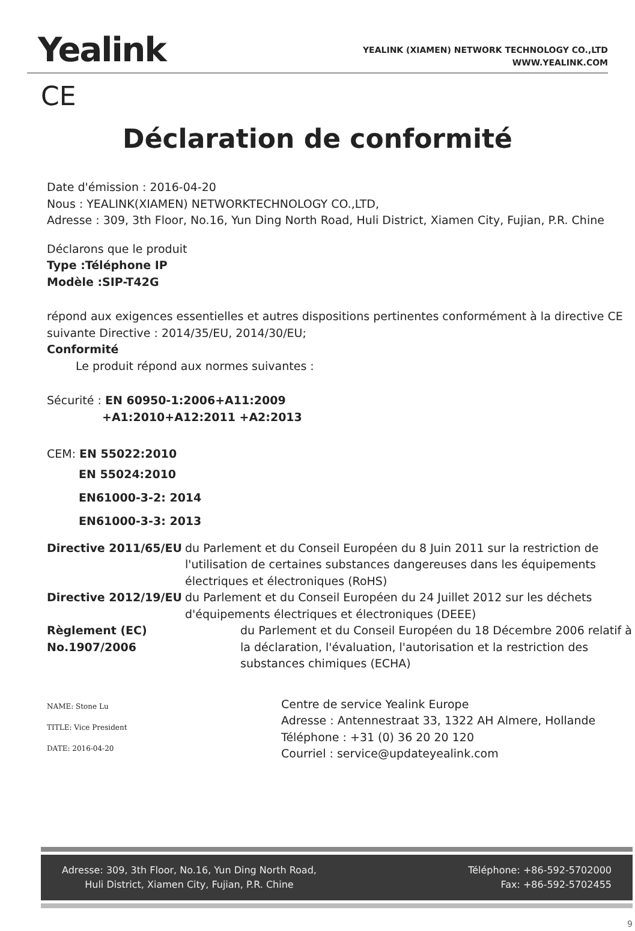Yealink
YEALINK (XIAMEN) NETWORK TECHNOLOGY CO.,LTD
WWW.YEALINK.COM
CE
Déclaration de conformité
Date d'émission : 2016-04-20
Nous : YEALINK(XIAMEN) NETWORKTECHNOLOGY CO.,LTD,
Adresse : 309, 3th Floor, No.16, Yun Ding North Road, Huli District, Xiamen City, Fujian, P.R. Chine
Déclarons que le produit
Type :Téléphone IP
Modèle :SIP-T42G
répond aux exigences essentielles et autres dispositions pertinentes conformément à la directive CE suivante Directive : 2014/35/EU, 2014/30/EU;
Conformité
Le produit répond aux normes suivantes :
Sécurité : EN 60950-1:2006+A11:2009
+A1:2010+A12:2011 +A2:2013
CEM: EN 55022:2010
EN 55024:2010
EN61000-3-2: 2014
EN61000-3-3: 2013
Directive 2011/65/EU du Parlement et du Conseil Européen du 8 Juin 2011 sur la restriction de l'utilisation de certaines substances dangereuses dans les équipements électriques et électroniques (RoHS)
Directive 2012/19/EU du Parlement et du Conseil Européen du 24 Juillet 2012 sur les déchets d'équipements électriques et électroniques (DEEE)
Règlement (EC) No.1907/2006 du Parlement et du Conseil Européen du 18 Décembre 2006 relatif à la déclaration, l'évaluation, l'autorisation et la restriction des substances chimiques (ECHA)
NAME: Stone Lu
TITLE: Vice President
DATE: 2016-04-20
Centre de service Yealink Europe
Adresse : Antennestraat 33, 1322 AH Almere, Hollande
Téléphone : +31 (0) 36 20 20 120
Courriel : service@updateyealink.com
Adresse: 309, 3th Floor, No.16, Yun Ding North Road,
Huli District, Xiamen City, Fujian, P.R. Chine
Téléphone: +86-592-5702000
Fax: +86-592-5702455
9